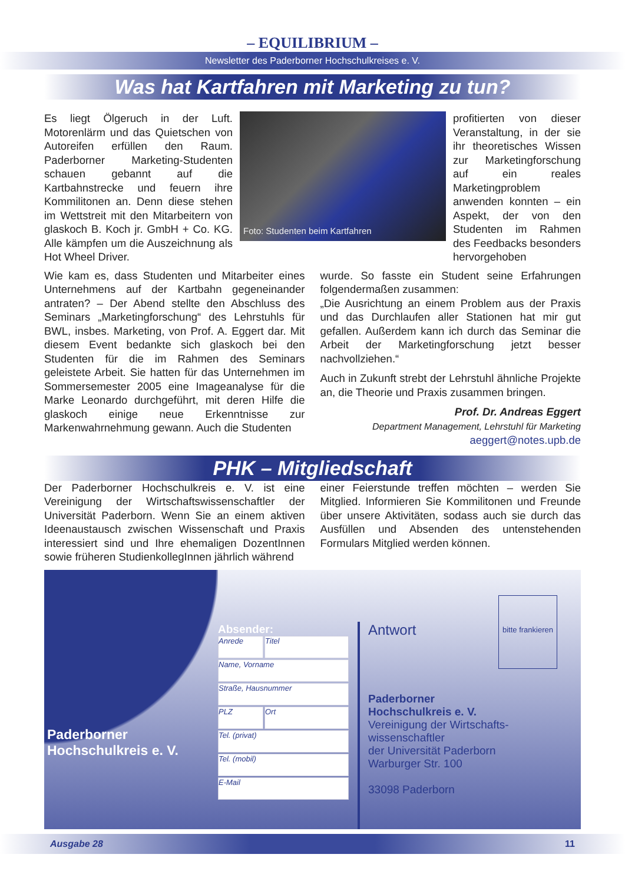– EQUILIBRIUM –
Newsletter des Paderborner Hochschulkreises e. V.
Was hat Kartfahren mit Marketing zu tun?
Es liegt Ölgeruch in der Luft. Motorenlärm und das Quietschen von Autoreifen erfüllen den Raum. Paderborner Marketing-Studenten schauen gebannt auf die Kartbahnstrecke und feuern ihre Kommilitonen an. Denn diese stehen im Wettstreit mit den Mitarbeitern von glaskoch B. Koch jr. GmbH + Co. KG. Alle kämpfen um die Auszeichnung als Hot Wheel Driver.
Foto: Studenten beim Kartfahren
profitierten von dieser Veranstaltung, in der sie ihr theoretisches Wissen zur Marketingforschung auf ein reales Marketingproblem anwenden konnten – ein Aspekt, der von den Studenten im Rahmen des Feedbacks besonders hervorgehoben
Wie kam es, dass Studenten und Mitarbeiter eines Unternehmens auf der Kartbahn gegeneinander antraten? – Der Abend stellte den Abschluss des Seminars „Marketingforschung“ des Lehrstuhls für BWL, insbes. Marketing, von Prof. A. Eggert dar. Mit diesem Event bedankte sich glaskoch bei den Studenten für die im Rahmen des Seminars geleistete Arbeit. Sie hatten für das Unternehmen im Sommersemester 2005 eine Imageanalyse für die Marke Leonardo durchgeführt, mit deren Hilfe die glaskoch einige neue Erkenntnisse zur Markenwahrnehmung gewann. Auch die Studenten
wurde. So fasste ein Student seine Erfahrungen folgendermaßen zusammen:
„Die Ausrichtung an einem Problem aus der Praxis und das Durchlaufen aller Stationen hat mir gut gefallen. Außerdem kann ich durch das Seminar die Arbeit der Marketingforschung jetzt besser nachvollziehen.“
Auch in Zukunft strebt der Lehrstuhl ähnliche Projekte an, die Theorie und Praxis zusammen bringen.
Prof. Dr. Andreas Eggert
Department Management, Lehrstuhl für Marketing
aeggert@notes.upb.de
PHK – Mitgliedschaft
Der Paderborner Hochschulkreis e. V. ist eine Vereinigung der Wirtschaftswissenschaftler der Universität Paderborn. Wenn Sie an einem aktiven Ideenaustausch zwischen Wissenschaft und Praxis interessiert sind und Ihre ehemaligen DozentInnen sowie früheren StudienkollegInnen jährlich während
einer Feierstunde treffen möchten – werden Sie Mitglied. Informieren Sie Kommilitonen und Freunde über unsere Aktivitäten, sodass auch sie durch das Ausfüllen und Absenden des untenstehenden Formulars Mitglied werden können.
Paderborner
Hochschulkreis e. V.
Absender:
Anrede Titel
Name, Vorname
Straße, Hausnummer
PLZ Ort
Tel. (privat)
Tel. (mobil)
E-Mail
Antwort
bitte frankieren
Paderborner
Hochschulkreis e. V.
Vereinigung der Wirtschafts-
wissenschaftler
der Universität Paderborn
Warburger Str. 100
33098 Paderborn
Ausgabe 28 11